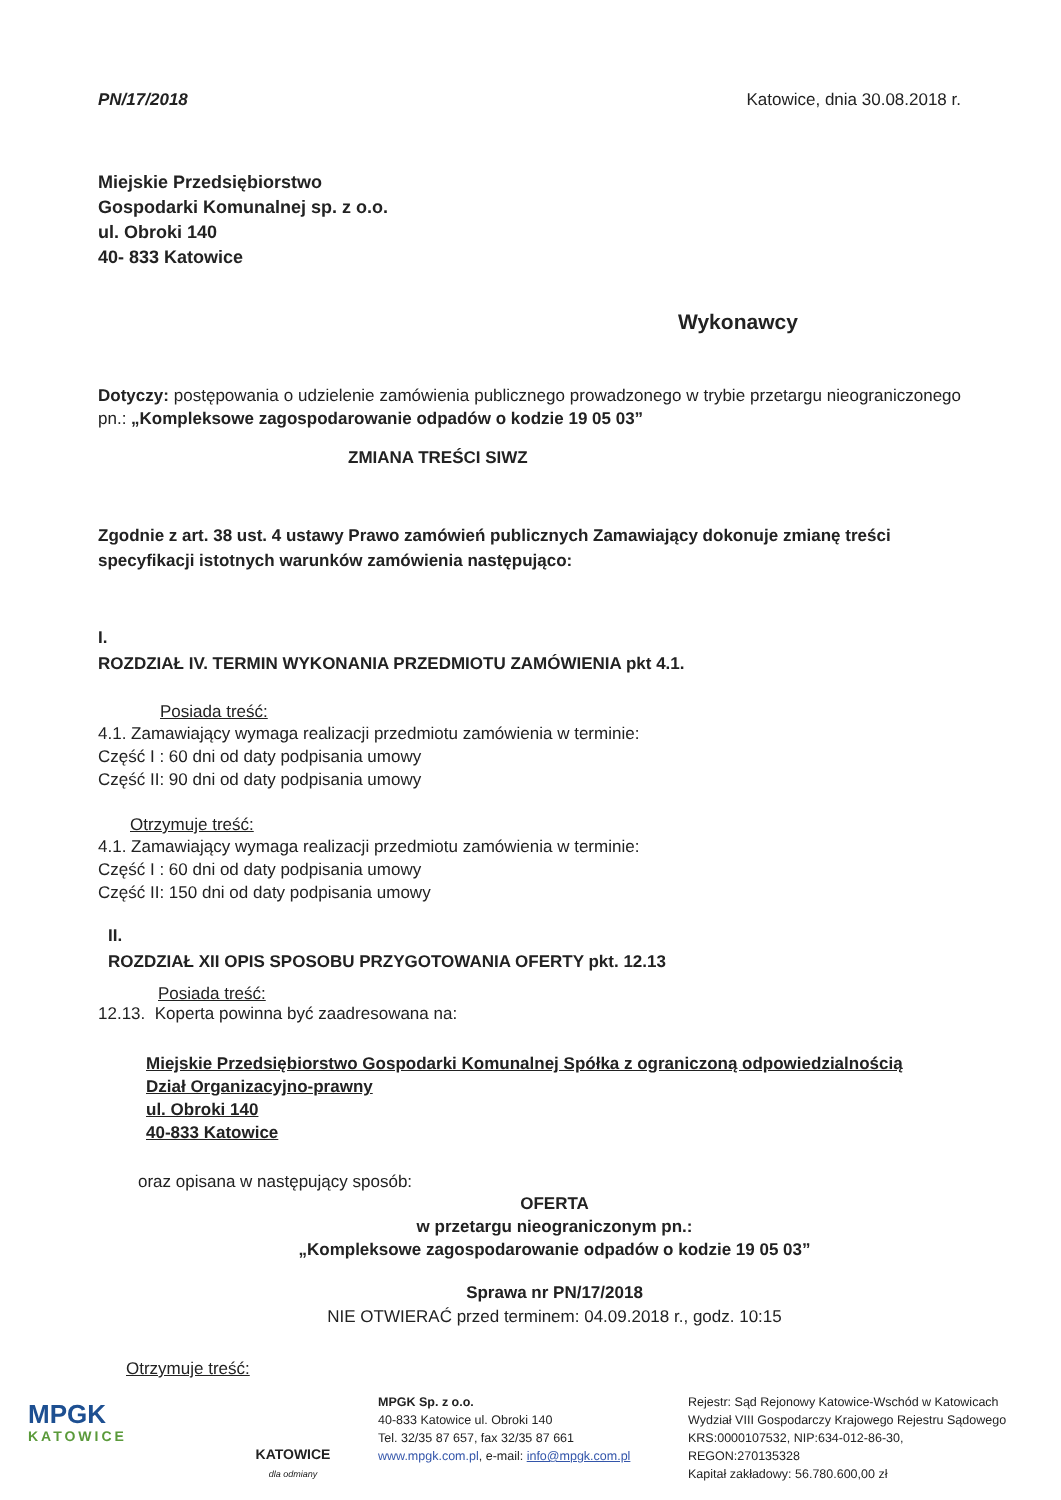PN/17/2018 Katowice, dnia 30.08.2018 r.
Miejskie Przedsiębiorstwo
Gospodarki Komunalnej sp. z o.o.
ul. Obroki 140
40- 833 Katowice
Wykonawcy
Dotyczy: postępowania o udzielenie zamówienia publicznego prowadzonego w trybie przetargu nieograniczonego pn.: „Kompleksowe zagospodarowanie odpadów o kodzie 19 05 03”
ZMIANA TREŚCI SIWZ
Zgodnie z art. 38 ust. 4 ustawy Prawo zamówień publicznych Zamawiający dokonuje zmianę treści specyfikacji istotnych warunków zamówienia następująco:
I.
ROZDZIAŁ IV. TERMIN WYKONANIA PRZEDMIOTU ZAMÓWIENIA pkt 4.1.
Posiada treść:
4.1. Zamawiający wymaga realizacji przedmiotu zamówienia w terminie:
Część I : 60 dni od daty podpisania umowy
Część II: 90 dni od daty podpisania umowy
Otrzymuje treść:
4.1. Zamawiający wymaga realizacji przedmiotu zamówienia w terminie:
Część I : 60 dni od daty podpisania umowy
Część II: 150 dni od daty podpisania umowy
II.
ROZDZIAŁ XII OPIS SPOSOBU PRZYGOTOWANIA OFERTY pkt. 12.13
Posiada treść:
12.13. Koperta powinna być zaadresowana na:
Miejskie Przedsiębiorstwo Gospodarki Komunalnej Spółka z ograniczoną odpowiedzialnością
Dział Organizacyjno-prawny
ul. Obroki 140
40-833 Katowice
oraz opisana w następujący sposób:
OFERTA
w przetargu nieograniczonym pn.:
„Kompleksowe zagospodarowanie odpadów o kodzie 19 05 03”
Sprawa nr PN/17/2018
NIE OTWIERAĆ przed terminem: 04.09.2018 r., godz. 10:15
Otrzymuje treść:
MPGK
KATOWICE
KATOWICE
dla odmiany
MPGK Sp. z o.o.
40-833 Katowice ul. Obroki 140
Tel. 32/35 87 657, fax 32/35 87 661
www.mpgk.com.pl, e-mail: info@mpgk.com.pl
Rejestr: Sąd Rejonowy Katowice-Wschód w Katowicach
Wydział VIII Gospodarczy Krajowego Rejestru Sądowego
KRS:0000107532, NIP:634-012-86-30,
REGON:270135328
Kapitał zakładowy: 56.780.600,00 zł